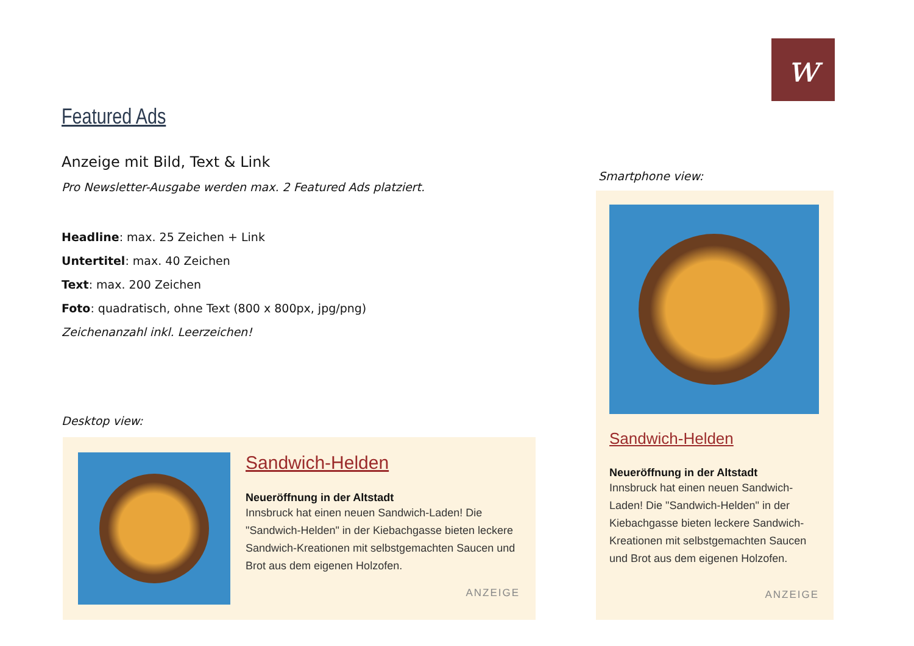w
Featured Ads
Anzeige mit Bild, Text & Link
Pro Newsletter-Ausgabe werden max. 2 Featured Ads platziert.
Headline: max. 25 Zeichen + Link
Untertitel: max. 40 Zeichen
Text: max. 200 Zeichen
Foto: quadratisch, ohne Text (800 x 800px, jpg/png)
Zeichenanzahl inkl. Leerzeichen!
Desktop view:
Sandwich-Helden
Neueröffnung in der Altstadt
Innsbruck hat einen neuen Sandwich-Laden! Die "Sandwich-Helden" in der Kiebachgasse bieten leckere Sandwich-Kreationen mit selbstgemachten Saucen und Brot aus dem eigenen Holzofen.
ANZEIGE
Smartphone view:
Sandwich-Helden
Neueröffnung in der Altstadt
Innsbruck hat einen neuen Sandwich-Laden! Die "Sandwich-Helden" in der Kiebachgasse bieten leckere Sandwich-Kreationen mit selbstgemachten Saucen und Brot aus dem eigenen Holzofen.
ANZEIGE